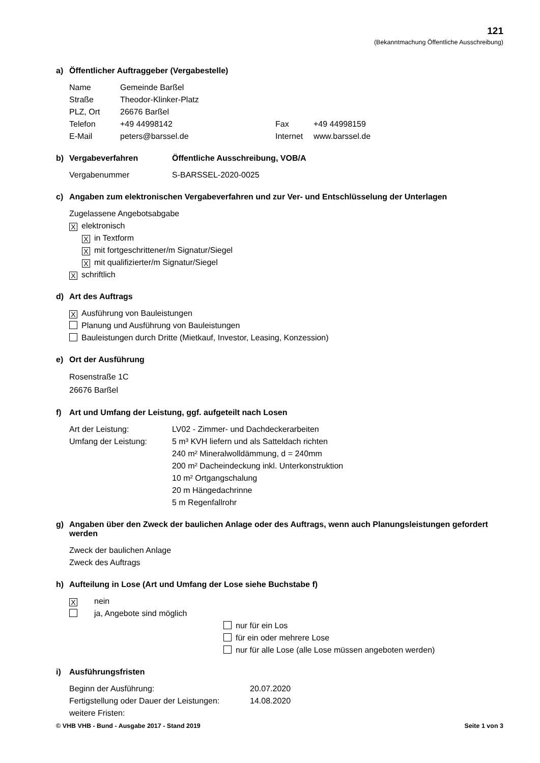121
(Bekanntmachung Öffentliche Ausschreibung)
a) Öffentlicher Auftraggeber (Vergabestelle)
| Name | Gemeinde Barßel | | |
| Straße | Theodor-Klinker-Platz | | |
| PLZ, Ort | 26676 Barßel | | |
| Telefon | +49 44998142 | Fax | +49 44998159 |
| E-Mail | peters@barssel.de | Internet | www.barssel.de |
b) Vergabeverfahren Öffentliche Ausschreibung, VOB/A
| Vergabenummer | S-BARSSEL-2020-0025 |
c) Angaben zum elektronischen Vergabeverfahren und zur Ver- und Entschlüsselung der Unterlagen
Zugelassene Angebotsabgabe
Xelektronisch
Xin Textform
Xmit fortgeschrittener/m Signatur/Siegel
Xmit qualifizierter/m Signatur/Siegel
Xschriftlich
d) Art des Auftrags
X Ausführung von Bauleistungen
Planung und Ausführung von Bauleistungen
Bauleistungen durch Dritte (Mietkauf, Investor, Leasing, Konzession)
e) Ort der Ausführung
Rosenstraße 1C
26676 Barßel
f) Art und Umfang der Leistung, ggf. aufgeteilt nach Losen
| Art der Leistung: | LV02 - Zimmer- und Dachdeckerarbeiten |
| Umfang der Leistung: | 5 m³ KVH liefern und als Satteldach richten 240 m² Mineralwolldämmung, d = 240mm 200 m² Dacheindeckung inkl. Unterkonstruktion 10 m² Ortgangschalung 20 m Hängedachrinne 5 m Regenfallrohr |
g) Angaben über den Zweck der baulichen Anlage oder des Auftrags, wenn auch Planungsleistungen gefordert werden
Zweck der baulichen Anlage
Zweck des Auftrags
h) Aufteilung in Lose (Art und Umfang der Lose siehe Buchstabe f)
Xnein
ja, Angebote sind möglich
nur für ein Los
für ein oder mehrere Lose
nur für alle Lose (alle Lose müssen angeboten werden)
i) Ausführungsfristen
| Beginn der Ausführung: | 20.07.2020 |
| Fertigstellung oder Dauer der Leistungen: | 14.08.2020 |
| weitere Fristen: | |
© VHB VHB - Bund - Ausgabe 2017 - Stand 2019 Seite 1 von 3